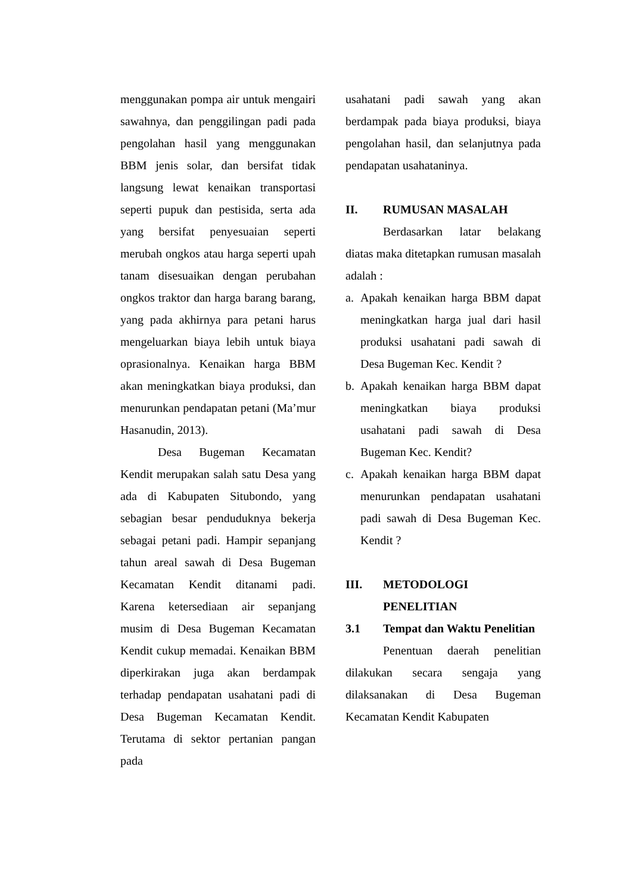menggunakan pompa air untuk mengairi sawahnya, dan penggilingan padi pada pengolahan hasil yang menggunakan BBM jenis solar, dan bersifat tidak langsung lewat kenaikan transportasi seperti pupuk dan pestisida, serta ada yang bersifat penyesuaian seperti merubah ongkos atau harga seperti upah tanam disesuaikan dengan perubahan ongkos traktor dan harga barang barang, yang pada akhirnya para petani harus mengeluarkan biaya lebih untuk biaya oprasionalnya. Kenaikan harga BBM akan meningkatkan biaya produksi, dan menurunkan pendapatan petani (Ma’mur Hasanudin, 2013).
Desa Bugeman Kecamatan Kendit merupakan salah satu Desa yang ada di Kabupaten Situbondo, yang sebagian besar penduduknya bekerja sebagai petani padi. Hampir sepanjang tahun areal sawah di Desa Bugeman Kecamatan Kendit ditanami padi. Karena ketersediaan air sepanjang musim di Desa Bugeman Kecamatan Kendit cukup memadai. Kenaikan BBM diperkirakan juga akan berdampak terhadap pendapatan usahatani padi di Desa Bugeman Kecamatan Kendit. Terutama di sektor pertanian pangan pada
usahatani padi sawah yang akan berdampak pada biaya produksi, biaya pengolahan hasil, dan selanjutnya pada pendapatan usahataninya.
II. RUMUSAN MASALAH
Berdasarkan latar belakang diatas maka ditetapkan rumusan masalah adalah :
a. Apakah kenaikan harga BBM dapat meningkatkan harga jual dari hasil produksi usahatani padi sawah di Desa Bugeman Kec. Kendit ?
b. Apakah kenaikan harga BBM dapat meningkatkan biaya produksi usahatani padi sawah di Desa Bugeman Kec. Kendit?
c. Apakah kenaikan harga BBM dapat menurunkan pendapatan usahatani padi sawah di Desa Bugeman Kec. Kendit ?
III. METODOLOGI PENELITIAN
3.1 Tempat dan Waktu Penelitian
Penentuan daerah penelitian dilakukan secara sengaja yang dilaksanakan di Desa Bugeman Kecamatan Kendit Kabupaten